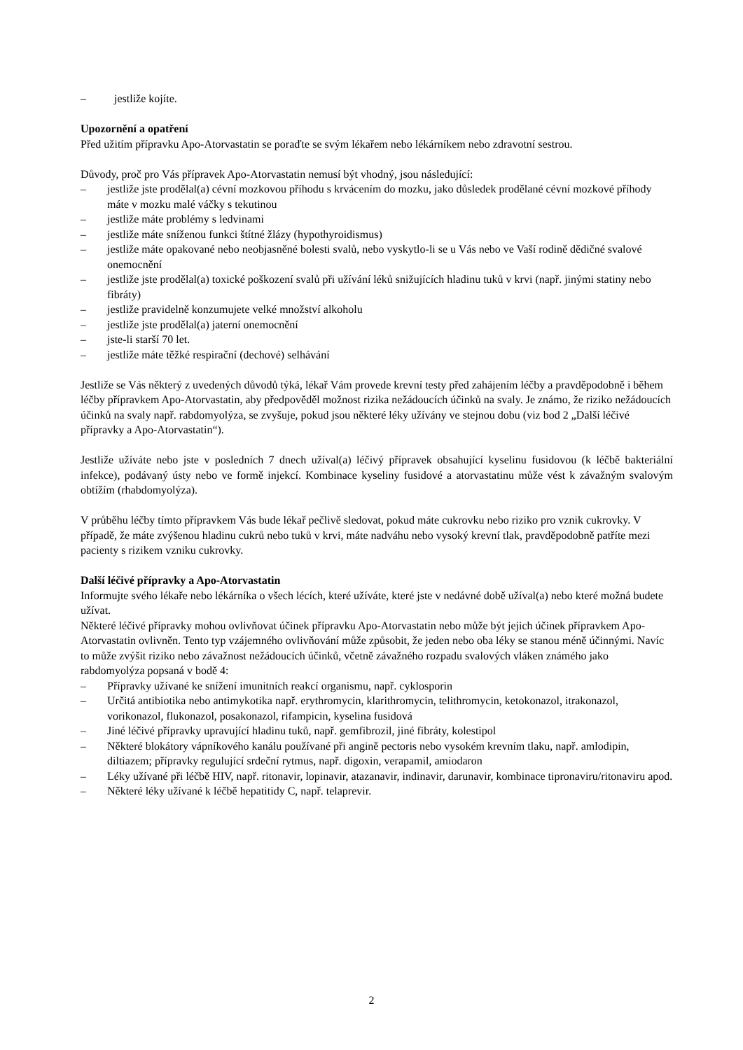– jestliže kojíte.
Upozornění a opatření
Před užitím přípravku Apo-Atorvastatin se poraďte se svým lékařem nebo lékárníkem nebo zdravotní sestrou.
Důvody, proč pro Vás přípravek Apo-Atorvastatin nemusí být vhodný, jsou následující:
– jestliže jste prodělal(a) cévní mozkovou příhodu s krvácením do mozku, jako důsledek prodělané cévní mozkové příhody máte v mozku malé váčky s tekutinou
– jestliže máte problémy s ledvinami
– jestliže máte sníženou funkci štítné žlázy (hypothyroidismus)
– jestliže máte opakované nebo neobjasněné bolesti svalů, nebo vyskytlo-li se u Vás nebo ve Vaší rodině dědičné svalové onemocnění
– jestliže jste prodělal(a) toxické poškození svalů při užívání léků snižujících hladinu tuků v krvi (např. jinými statiny nebo fibráty)
– jestliže pravidelně konzumujete velké množství alkoholu
– jestliže jste prodělal(a) jaterní onemocnění
– jste-li starší 70 let.
– jestliže máte těžké respirační (dechové) selhávání
Jestliže se Vás některý z uvedených důvodů týká, lékař Vám provede krevní testy před zahájením léčby a pravděpodobně i během léčby přípravkem Apo-Atorvastatin, aby předpověděl možnost rizika nežádoucích účinků na svaly. Je známo, že riziko nežádoucích účinků na svaly např. rabdomyolýza, se zvyšuje, pokud jsou některé léky užívány ve stejnou dobu (viz bod 2 „Další léčivé přípravky a Apo-Atorvastatin“).
Jestliže užíváte nebo jste v posledních 7 dnech užíval(a) léčivý přípravek obsahující kyselinu fusidovou (k léčbě bakteriální infekce), podávaný ústy nebo ve formě injekcí. Kombinace kyseliny fusidové a atorvastatinu může vést k závažným svalovým obtížím (rhabdomyolýza).
V průběhu léčby tímto přípravkem Vás bude lékař pečlivě sledovat, pokud máte cukrovku nebo riziko pro vznik cukrovky. V případě, že máte zvýšenou hladinu cukrů nebo tuků v krvi, máte nadváhu nebo vysoký krevní tlak, pravděpodobně patříte mezi pacienty s rizikem vzniku cukrovky.
Další léčivé přípravky a Apo-Atorvastatin
Informujte svého lékaře nebo lékárníka o všech lécích, které užíváte, které jste v nedávné době užíval(a) nebo které možná budete užívat.
Některé léčivé přípravky mohou ovlivňovat účinek přípravku Apo-Atorvastatin nebo může být jejich účinek přípravkem Apo-Atorvastatin ovlivněn. Tento typ vzájemného ovlivňování může způsobit, že jeden nebo oba léky se stanou méně účinnými. Navíc to může zvýšit riziko nebo závažnost nežádoucích účinků, včetně závažného rozpadu svalových vláken známého jako rabdomyolýza popsaná v bodě 4:
– Přípravky užívané ke snížení imunitních reakcí organismu, např. cyklosporin
– Určitá antibiotika nebo antimykotika např. erythromycin, klarithromycin, telithromycin, ketokonazol, itrakonazol, vorikonazol, flukonazol, posakonazol, rifampicin, kyselina fusidová
– Jiné léčivé přípravky upravující hladinu tuků, např. gemfibrozil, jiné fibráty, kolestipol
– Některé blokátory vápníkového kanálu používané při angině pectoris nebo vysokém krevním tlaku, např. amlodipin, diltiazem; přípravky regulující srdeční rytmus, např. digoxin, verapamil, amiodaron
– Léky užívané při léčbě HIV, např. ritonavir, lopinavir, atazanavir, indinavir, darunavir, kombinace tipronaviru/ritonaviru apod.
– Některé léky užívané k léčbě hepatitidy C, např. telaprevir.
2